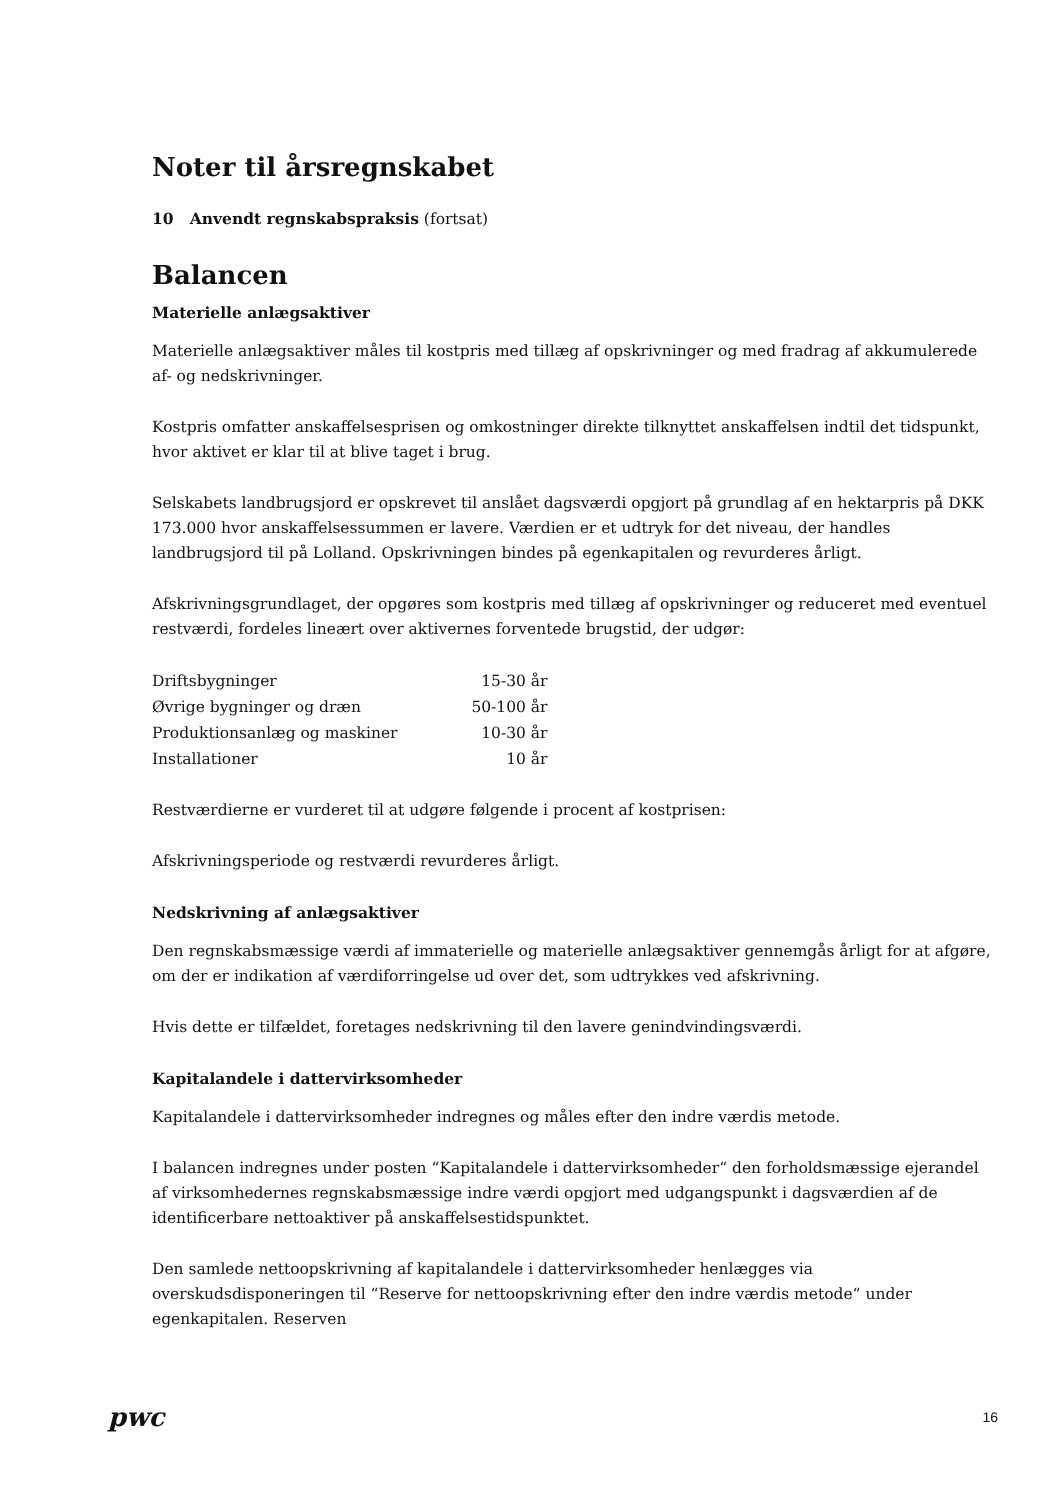Noter til årsregnskabet
10 Anvendt regnskabspraksis (fortsat)
Balancen
Materielle anlægsaktiver
Materielle anlægsaktiver måles til kostpris med tillæg af opskrivninger og med fradrag af akkumulerede af- og nedskrivninger.
Kostpris omfatter anskaffelsesprisen og omkostninger direkte tilknyttet anskaffelsen indtil det tidspunkt, hvor aktivet er klar til at blive taget i brug.
Selskabets landbrugsjord er opskrevet til anslået dagsværdi opgjort på grundlag af en hektarpris på DKK 173.000 hvor anskaffelsessummen er lavere. Værdien er et udtryk for det niveau, der handles landbrugsjord til på Lolland. Opskrivningen bindes på egenkapitalen og revurderes årligt.
Afskrivningsgrundlaget, der opgøres som kostpris med tillæg af opskrivninger og reduceret med eventuel restværdi, fordeles lineært over aktivernes forventede brugstid, der udgør:
| Driftsbygninger | 15-30 år |
| Øvrige bygninger og dræn | 50-100 år |
| Produktionsanlæg og maskiner | 10-30 år |
| Installationer | 10 år |
Restværdierne er vurderet til at udgøre følgende i procent af kostprisen:
Afskrivningsperiode og restværdi revurderes årligt.
Nedskrivning af anlægsaktiver
Den regnskabsmæssige værdi af immaterielle og materielle anlægsaktiver gennemgås årligt for at afgøre, om der er indikation af værdiforringelse ud over det, som udtrykkes ved afskrivning.
Hvis dette er tilfældet, foretages nedskrivning til den lavere genindvindingsværdi.
Kapitalandele i dattervirksomheder
Kapitalandele i dattervirksomheder indregnes og måles efter den indre værdis metode.
I balancen indregnes under posten “Kapitalandele i dattervirksomheder“ den forholdsmæssige ejerandel af virksomhedernes regnskabsmæssige indre værdi opgjort med udgangspunkt i dagsværdien af de identificerbare nettoaktiver på anskaffelsestidspunktet.
Den samlede nettoopskrivning af kapitalandele i dattervirksomheder henlægges via overskudsdisponeringen til “Reserve for nettoopskrivning efter den indre værdis metode“ under egenkapitalen. Reserven
pwc 16